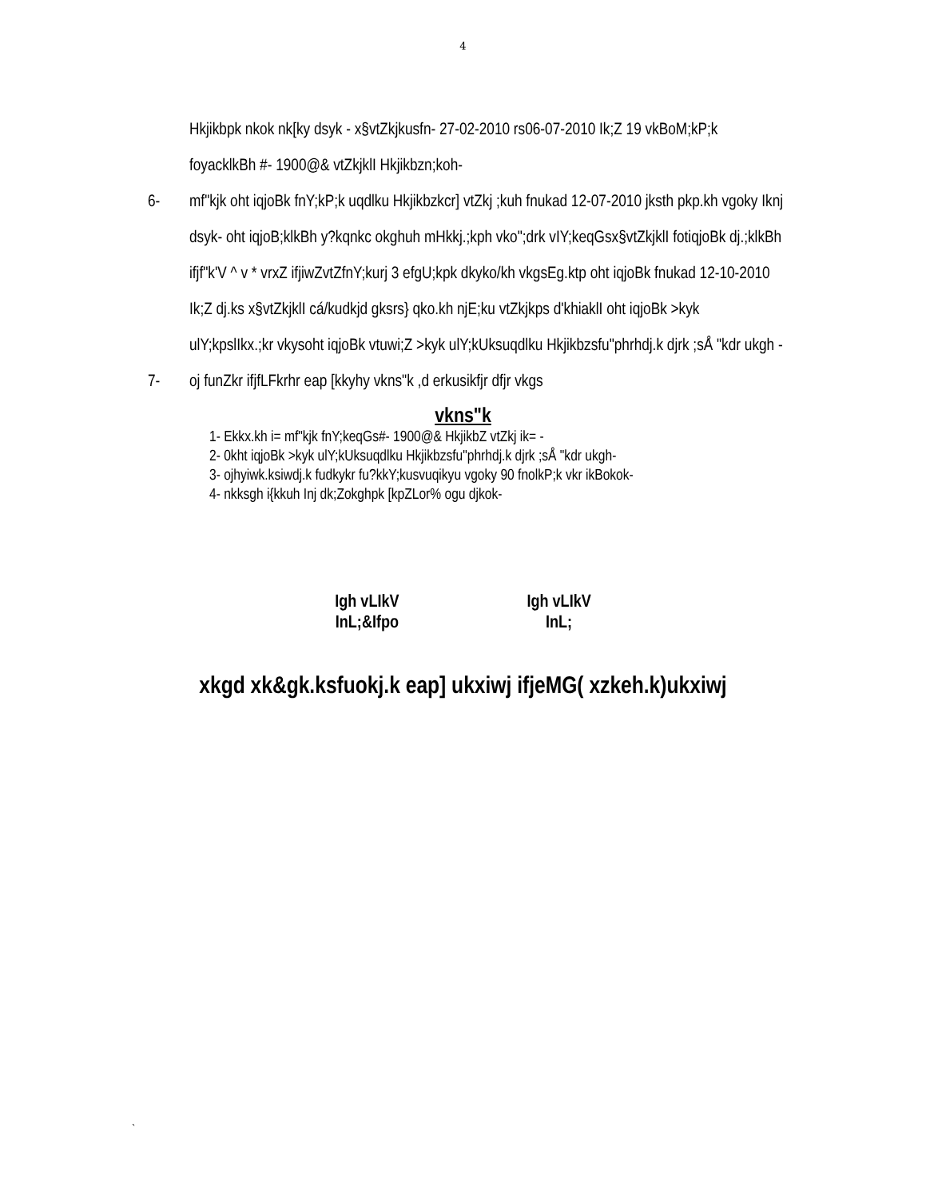4
Hkjikbpk nkok nk[ky dsyk - x§vtZkjkusfn- 27-02-2010 rs06-07-2010 Ik;Z 19 vkBoM;kP;k foyacklkBh #- 1900@& vtZkjklI Hkjikbzn;koh-
6- mf"kjk oht iqjoBk fnY;kP;k uqdlku Hkjikbzkcr] vtZkj ;kuh fnukad 12-07-2010 jksth pkp.kh vgoky Iknj dsyk- oht iqjoB;klkBh y?kqnkc okghuh mHkkj.;kph vko";drk vIY;keqGsx§vtZkjklI fotiqjoBk dj.;klkBh ifjf"k'V ^ v * vrxZ ifjiwZvtZfnY;kurj 3 efgU;kpk dkyko/kh vkgsEg.ktp oht iqjoBk fnukad 12-10-2010 Ik;Z dj.ks x§vtZkjklI cá/kudkjd gksrs} qko.kh njE;ku vtZkjkps d'khiaklI oht iqjoBk >kyk ulY;kpslIkx.;kr vkysoht iqjoBk vtuwi;Z >kyk ulY;kUksuqdlku Hkjikbzsfu"phrhdj.k djrk ;sÅ "kdr ukgh -
7- oj funZkr ifjfLFkrhr eap [kkyhy vkns"k ,d erkusikfjr dfjr vkgs
vkns"k
1- Ekkx.kh i= mf"kjk fnY;keqGs#- 1900@& HkjikbZ vtZkj ik= -
2- 0kht iqjoBk >kyk ulY;kUksuqdlku Hkjikbzsfu"phrhdj.k djrk ;sÅ "kdr ukgh-
3- ojhyiwk.ksiwdj.k fudkykr fu?kkY;kusvuqikyu vgoky 90 fnolkP;k vkr ikBokok-
4- nkksgh i{kkuh Inj dk;Zokghpk [kpZLor% ogu djkok-
Igh vLIkV
InL;&Ifpo
Igh vLIkV
InL;
xkgd xk&gk.ksfuokj.k eap] ukxiwj ifjeMG( xzkeh.k)ukxiwj
`